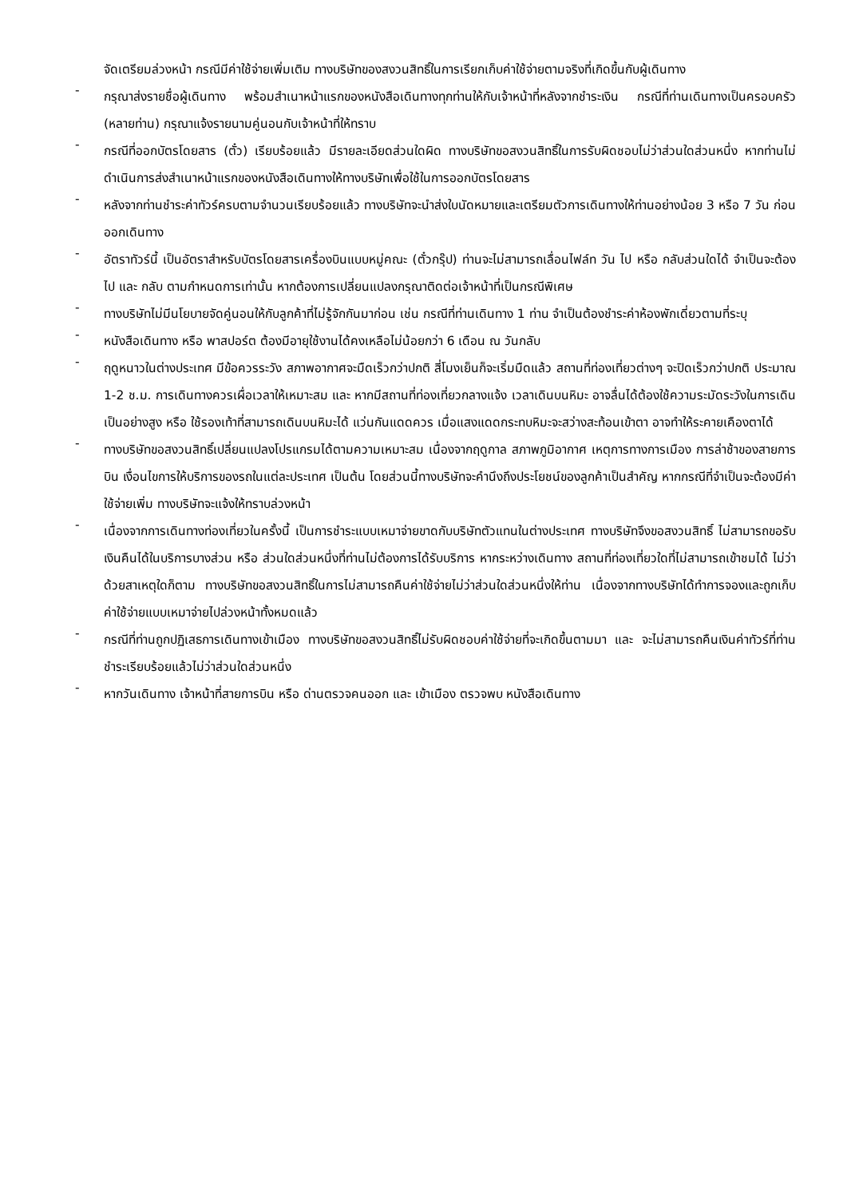จัดเตรียมล่วงหน้า กรณีมีค่าใช้จ่ายเพิ่มเติม ทางบริษัทของสงวนสิทธิ์ในการเรียกเก็บค่าใช้จ่ายตามจริงที่เกิดขึ้นกับผู้เดินทาง
-
กรุณาส่งรายชื่อผู้เดินทาง พร้อมสำเนาหน้าแรกของหนังสือเดินทางทุกท่านให้กับเจ้าหน้าที่หลังจากชำระเงิน กรณีที่ท่านเดินทางเป็นครอบครัว (หลายท่าน) กรุณาแจ้งรายนามคู่นอนกับเจ้าหน้าที่ให้ทราบ
-
กรณีที่ออกบัตรโดยสาร (ตั๋ว) เรียบร้อยแล้ว มีรายละเอียดส่วนใดผิด ทางบริษัทขอสงวนสิทธิ์ในการรับผิดชอบไม่ว่าส่วนใดส่วนหนึ่ง หากท่านไม่ดำเนินการส่งสำเนาหน้าแรกของหนังสือเดินทางให้ทางบริษัทเพื่อใช้ในการออกบัตรโดยสาร
-
หลังจากท่านชำระค่าทัวร์ครบตามจำนวนเรียบร้อยแล้ว ทางบริษัทจะนำส่งใบนัดหมายและเตรียมตัวการเดินทางให้ท่านอย่างน้อย 3 หรือ 7 วัน ก่อนออกเดินทาง
-
อัตราทัวร์นี้ เป็นอัตราสำหรับบัตรโดยสารเครื่องบินแบบหมู่คณะ (ตั๋วกรุ๊ป) ท่านจะไม่สามารถเลื่อนไฟล์ท วัน ไป หรือ กลับส่วนใดได้ จำเป็นจะต้องไป และ กลับ ตามกำหนดการเท่านั้น หากต้องการเปลี่ยนแปลงกรุณาติดต่อเจ้าหน้าที่เป็นกรณีพิเศษ
-
ทางบริษัทไม่มีนโยบายจัดคู่นอนให้กับลูกค้าที่ไม่รู้จักกันมาก่อน เช่น กรณีที่ท่านเดินทาง 1 ท่าน จำเป็นต้องชำระค่าห้องพักเดี่ยวตามที่ระบุ
-
หนังสือเดินทาง หรือ พาสปอร์ต ต้องมีอายุใช้งานได้คงเหลือไม่น้อยกว่า 6 เดือน ณ วันกลับ
-
ฤดูหนาวในต่างประเทศ มีข้อควรระวัง สภาพอากาศจะมืดเร็วกว่าปกติ สี่โมงเย็นก็จะเริ่มมืดแล้ว สถานที่ท่องเที่ยวต่างๆ จะปิดเร็วกว่าปกติ ประมาณ 1-2 ช.ม. การเดินทางควรเผื่อเวลาให้เหมาะสม และ หากมีสถานที่ท่องเที่ยวกลางแจ้ง เวลาเดินบนหิมะ อาจลื่นได้ต้องใช้ความระมัดระวังในการเดินเป็นอย่างสูง หรือ ใช้รองเท้าที่สามารถเดินบนหิมะได้ แว่นกันแดดควร เมื่อแสงแดดกระทบหิมะจะสว่างสะท้อนเข้าตา อาจทำให้ระคายเคืองตาได้
-
ทางบริษัทขอสงวนสิทธิ์เปลี่ยนแปลงโปรแกรมได้ตามความเหมาะสม เนื่องจากฤดูกาล สภาพภูมิอากาศ เหตุการทางการเมือง การล่าช้าของสายการบิน เงื่อนไขการให้บริการของรถในแต่ละประเทศ เป็นต้น โดยส่วนนี้ทางบริษัทจะคำนึงถึงประโยชน์ของลูกค้าเป็นสำคัญ หากกรณีที่จำเป็นจะต้องมีค่าใช้จ่ายเพิ่ม ทางบริษัทจะแจ้งให้ทราบล่วงหน้า
-
เนื่องจากการเดินทางท่องเที่ยวในครั้งนี้ เป็นการชำระแบบเหมาจ่ายขาดกับบริษัทตัวแทนในต่างประเทศ ทางบริษัทจึงขอสงวนสิทธิ์ ไม่สามารถขอรับเงินคืนได้ในบริการบางส่วน หรือ ส่วนใดส่วนหนึ่งที่ท่านไม่ต้องการได้รับบริการ หากระหว่างเดินทาง สถานที่ท่องเที่ยวใดที่ไม่สามารถเข้าชมได้ ไม่ว่าด้วยสาเหตุใดก็ตาม ทางบริษัทขอสงวนสิทธิ์ในการไม่สามารถคืนค่าใช้จ่ายไม่ว่าส่วนใดส่วนหนึ่งให้ท่าน เนื่องจากทางบริษัทได้ทำการจองและถูกเก็บค่าใช้จ่ายแบบเหมาจ่ายไปล่วงหน้าทั้งหมดแล้ว
-
กรณีที่ท่านถูกปฏิเสธการเดินทางเข้าเมือง ทางบริษัทขอสงวนสิทธิ์ไม่รับผิดชอบค่าใช้จ่ายที่จะเกิดขึ้นตามมา และ จะไม่สามารถคืนเงินค่าทัวร์ที่ท่านชำระเรียบร้อยแล้วไม่ว่าส่วนใดส่วนหนึ่ง
-
หากวันเดินทาง เจ้าหน้าที่สายการบิน หรือ ด่านตรวจคนออก และ เข้าเมือง ตรวจพบ หนังสือเดินทาง